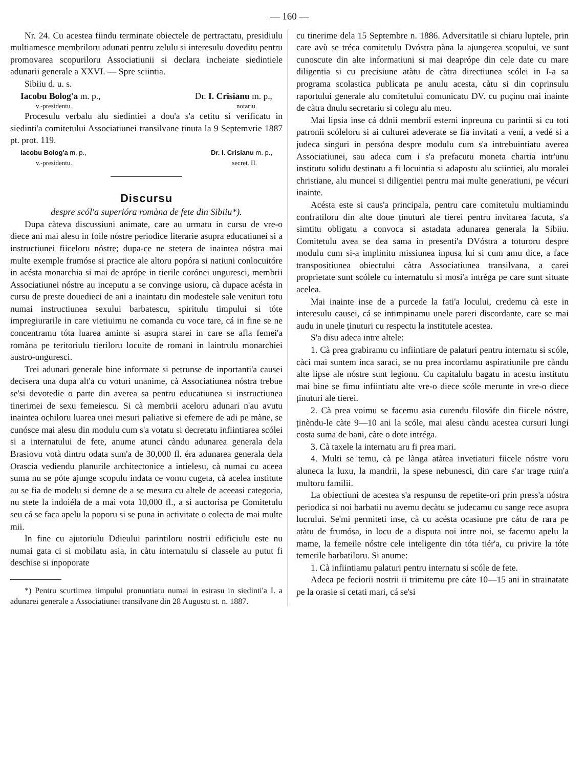— 160 —
Nr. 24. Cu acestea fiindu terminate obiectele de pertractatu, presidiulu multiamesce membriloru adunati pentru zelulu si interesulu doveditu pentru promovarea scopuriloru Associatiunii si declara incheiate siedintiele adunarii generale a XXVI. — Spre sciintia.
Sibiiu d. u. s.
Iacobu Bolog'a m. p., Dr. I. Crisianu m. p.,
v.-presidentu. notariu.
Procesulu verbalu alu siedintiei a dou'a s'a cetitu si verificatu in siedinti'a comitetului Associatiunei transilvane ținuta la 9 Septemvrie 1887 pt. prot. 119.
Iacobu Bolog'a m. p., Dr. I. Crisianu m. p.,
v.-presidentu. secret. II.
Discursu
despre scól'a superióra romàna de fete din Sibiiu*).
Dupa càteva discussiuni animate, care au urmatu in cursu de vre-o diece ani mai alesu in foile nóstre periodice literarie asupra educatiunei si a instructiunei fiiceloru nóstre; dupa-ce ne stetera de inaintea nóstra mai multe exemple frumóse si practice ale altoru popóra si natiuni conlocuitóre in acésta monarchia si mai de aprópe in tierile corónei unguresci, membrii Associatiunei nóstre au inceputu a se convinge usioru, cà dupace acésta in cursu de preste douedieci de ani a inaintatu din modestele sale venituri totu numai instructiunea sexului barbatescu, spiritulu timpului si tóte impregiurarile in care vietiuimu ne comanda cu voce tare, cá in fine se ne concentramu tóta luarea aminte si asupra starei in care se afla femei'a romàna pe teritoriulu tieriloru locuite de romani in laintrulu monarchiei austro-unguresci.
Trei adunari generale bine informate si petrunse de inportanti'a causei decisera una dupa alt'a cu voturi unanime, cà Associatiunea nóstra trebue se'si devotedie o parte din averea sa pentru educatiunea si instructiunea tinerimei de sexu femeiescu. Si cà membrii aceloru adunari n'au avutu inaintea ochiloru luarea unei mesuri paliative si efemere de adi pe màne, se cunósce mai alesu din modulu cum s'a votatu si decretatu infiintiarea scólei si a internatului de fete, anume atunci càndu adunarea generala dela Brasiovu votà dintru odata sum'a de 30,000 fl. éra adunarea generala dela Orascia vediendu planurile architectonice a intielesu, cà numai cu aceea suma nu se póte ajunge scopulu indata ce vomu cugeta, cà acelea institute au se fia de modelu si demne de a se mesura cu altele de aceeasi categoria, nu stete la indoiéla de a mai vota 10,000 fl., a si auctorisa pe Comitetulu seu cá se faca apelu la poporu si se puna in activitate o colecta de mai multe mii.
In fine cu ajutoriulu Ddieului parintiloru nostrii edificiulu este nu numai gata ci si mobilatu asia, in càtu internatulu si classele au putut fi deschise si inpoporate
*) Pentru scurtimea timpului pronuntiatu numai in estrasu in siedinti'a I. a adunarei generale a Associatiunei transilvane din 28 Augustu st. n. 1887.
cu tinerime dela 15 Septembre n. 1886. Adversitatile si chiaru luptele, prin care avù se tréca comitetulu Dvóstra pàna la ajungerea scopului, ve sunt cunoscute din alte informatiuni si mai deaprópe din cele date cu mare diligentia si cu precisiune atàtu de càtra directiunea scólei in I-a sa programa scolastica publicata pe anulu acesta, càtu si din coprinsulu raportului generale alu comitetului comunicatu DV. cu puçinu mai inainte de càtra dnulu secretariu si colegu alu meu.
Mai lipsia inse cá ddnii membrii esterni inpreuna cu parintii si cu toti patronii scóleloru si ai culturei adeverate se fia invitati a vení, a vedé si a judeca singuri in persóna despre modulu cum s'a intrebuintiatu averea Associatiunei, sau adeca cum i s'a prefacutu moneta chartia intr'unu institutu solidu destinatu a fi locuintia si adapostu alu sciintiei, alu moralei christiane, alu muncei si diligentiei pentru mai multe generatiuni, pe vécuri inainte.
Acésta este si caus'a principala, pentru care comitetulu multiamindu confratiloru din alte doue ținuturi ale tierei pentru invitarea facuta, s'a simtitu obligatu a convoca si astadata adunarea generala la Sibiiu. Comitetulu avea se dea sama in presenti'a DVóstra a toturoru despre modulu cum si-a implinitu missiunea inpusa lui si cum amu dice, a face transpositiunea obiectului càtra Associatiunea transilvana, a carei proprietate sunt scólele cu internatulu si mosi'a intréga pe care sunt situate acelea.
Mai inainte inse de a purcede la fati'a locului, credemu cà este in interesulu causei, cá se intimpinamu unele pareri discordante, care se mai audu in unele ținuturi cu respectu la institutele acestea.
S'a disu adeca intre altele:
1. Cà prea grabiramu cu infiintiare de palaturi pentru internatu si scóle, càci mai suntem inca saraci, se nu prea incordamu aspiratiunile pre càndu alte lipse ale nóstre sunt legionu. Cu capitalulu bagatu in acestu institutu mai bine se fimu infiintiatu alte vre-o diece scóle merunte in vre-o diece ținuturi ale tierei.
2. Cà prea voimu se facemu asia curendu filosófe din fiicele nóstre, ținèndu-le càte 9—10 ani la scóle, mai alesu càndu acestea cursuri lungi costa suma de bani, càte o dote intréga.
3. Cà taxele la internatu aru fi prea mari.
4. Multi se temu, cà pe lànga atàtea invetiaturi fiicele nóstre voru aluneca la luxu, la mandrii, la spese nebunesci, din care s'ar trage ruin'a multoru familii.
La obiectiuni de acestea s'a respunsu de repetite-ori prin press'a nóstra periodica si noi barbatii nu avemu decàtu se judecamu cu sange rece asupra lucrului. Se'mi permiteti inse, cà cu acésta ocasiune pre cátu de rara pe atàtu de frumósa, in locu de a disputa noi intre noi, se facemu apelu la mame, la femeile nóstre cele inteligente din tóta tiér'a, cu privire la tóte temerile barbatiloru. Si anume:
1. Cà infiintiamu palaturi pentru internatu si scóle de fete.
Adeca pe feciorii nostrii ii trimitemu pre càte 10—15 ani in strainatate pe la orasie si cetati mari, cá se'si